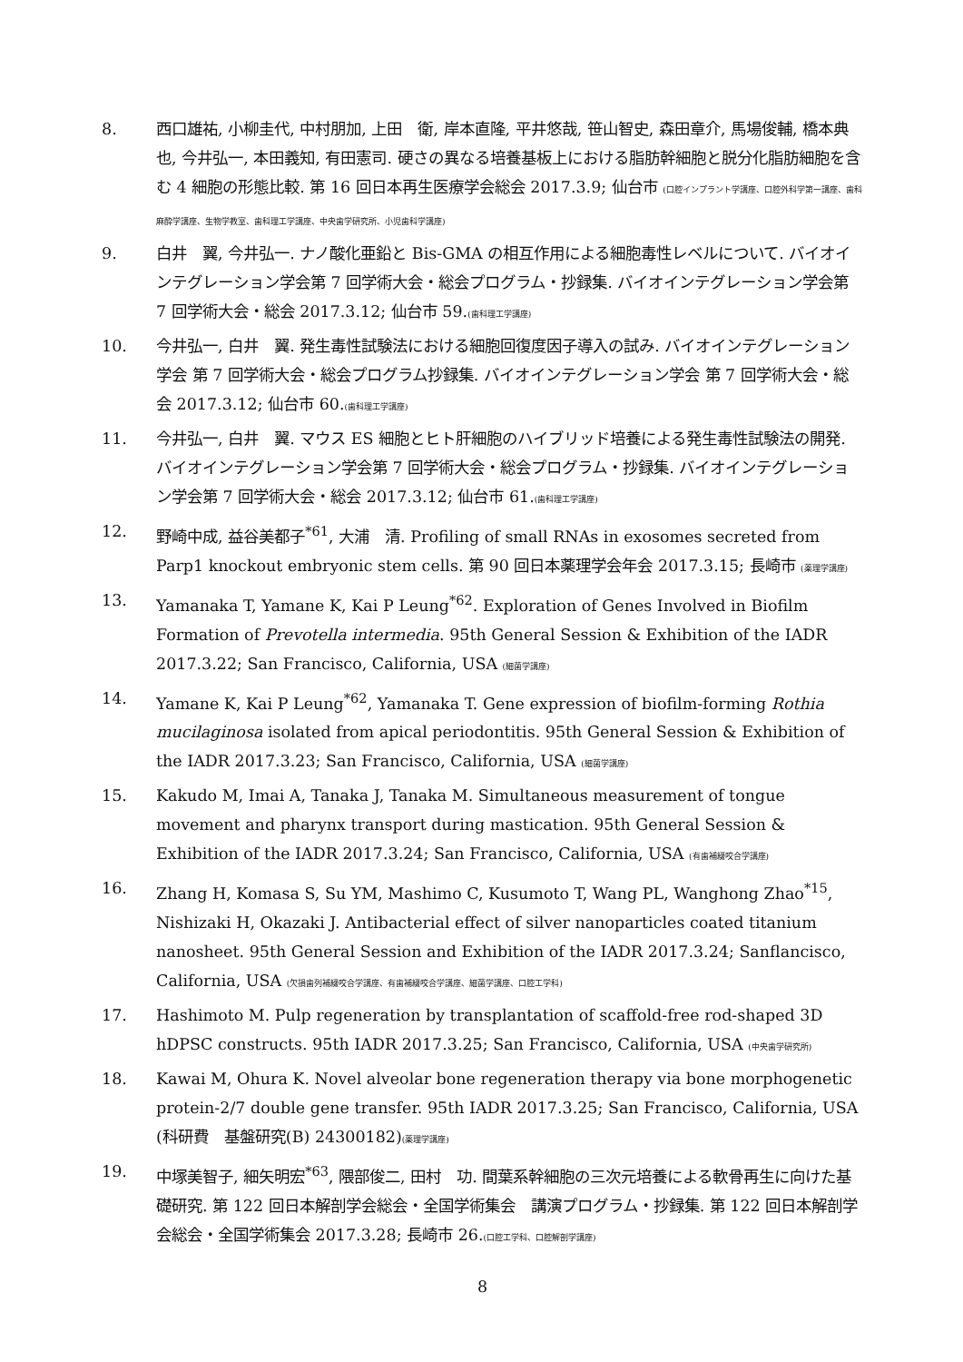8. 西口雄祐, 小柳圭代, 中村朋加, 上田　衛, 岸本直隆, 平井悠哉, 笹山智史, 森田章介, 馬場俊輔, 橋本典也, 今井弘一, 本田義知, 有田憲司. 硬さの異なる培養基板上における脂肪幹細胞と脱分化脂肪細胞を含む 4 細胞の形態比較. 第 16 回日本再生医療学会総会 2017.3.9; 仙台市 (口腔インプラント学講座、口腔外科学第一講座、歯科麻酔学講座、生物学教室、歯科理工学講座、中央歯学研究所、小児歯科学講座)
9. 白井　翼, 今井弘一. ナノ酸化亜鉛と Bis-GMA の相互作用による細胞毒性レベルについて. バイオインテグレーション学会第 7 回学術大会・総会プログラム・抄録集. バイオインテグレーション学会第 7 回学術大会・総会 2017.3.12; 仙台市 59.(歯科理工学講座)
10. 今井弘一, 白井　翼. 発生毒性試験法における細胞回復度因子導入の試み. バイオインテグレーション学会 第 7 回学術大会・総会プログラム抄録集. バイオインテグレーション学会 第 7 回学術大会・総会 2017.3.12; 仙台市 60.(歯科理工学講座)
11. 今井弘一, 白井　翼. マウス ES 細胞とヒト肝細胞のハイブリッド培養による発生毒性試験法の開発. バイオインテグレーション学会第 7 回学術大会・総会プログラム・抄録集. バイオインテグレーション学会第 7 回学術大会・総会 2017.3.12; 仙台市 61.(歯科理工学講座)
12. 野崎中成, 益谷美都子<sup>*61</sup>, 大浦　清. Profiling of small RNAs in exosomes secreted from Parp1 knockout embryonic stem cells. 第 90 回日本薬理学会年会 2017.3.15; 長崎市 (薬理学講座)
13. Yamanaka T, Yamane K, Kai P Leung<sup>*62</sup>. Exploration of Genes Involved in Biofilm Formation of Prevotella intermedia. 95th General Session & Exhibition of the IADR 2017.3.22; San Francisco, California, USA (細菌学講座)
14. Yamane K, Kai P Leung<sup>*62</sup>, Yamanaka T. Gene expression of biofilm-forming Rothia mucilaginosa isolated from apical periodontitis. 95th General Session & Exhibition of the IADR 2017.3.23; San Francisco, California, USA (細菌学講座)
15. Kakudo M, Imai A, Tanaka J, Tanaka M. Simultaneous measurement of tongue movement and pharynx transport during mastication. 95th General Session & Exhibition of the IADR 2017.3.24; San Francisco, California, USA (有歯補綴咬合学講座)
16. Zhang H, Komasa S, Su YM, Mashimo C, Kusumoto T, Wang PL, Wanghong Zhao<sup>*15</sup>, Nishizaki H, Okazaki J. Antibacterial effect of silver nanoparticles coated titanium nanosheet. 95th General Session and Exhibition of the IADR 2017.3.24; Sanflancisco, California, USA (欠損歯列補綴咬合学講座、有歯補綴咬合学講座、細菌学講座、口腔工学科)
17. Hashimoto M. Pulp regeneration by transplantation of scaffold-free rod-shaped 3D hDPSC constructs. 95th IADR 2017.3.25; San Francisco, California, USA (中央歯学研究所)
18. Kawai M, Ohura K. Novel alveolar bone regeneration therapy via bone morphogenetic protein-2/7 double gene transfer. 95th IADR 2017.3.25; San Francisco, California, USA　(科研費　基盤研究(B) 24300182)(薬理学講座)
19. 中塚美智子, 細矢明宏<sup>*63</sup>, 隈部俊二, 田村　功. 間葉系幹細胞の三次元培養による軟骨再生に向けた基礎研究. 第 122 回日本解剖学会総会・全国学術集会　講演プログラム・抄録集. 第 122 回日本解剖学会総会・全国学術集会 2017.3.28; 長崎市 26.(口腔工学科、口腔解剖学講座)
8